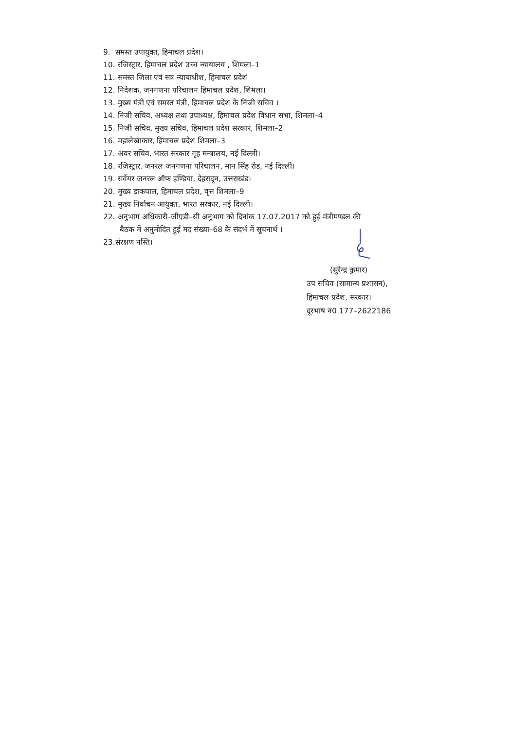9. समस्त उपायुक्त, हिमाचल प्रदेश।
10. रजिस्ट्रार, हिमाचल प्रदेश उच्च न्यायालय , शिमला–1
11. समस्त जिला एवं सत्र न्यायाधीश, हिमाचल प्रदेशं
12. निदेशक, जनगणना परिचालन हिमाचल प्रदेश, शिमला।
13. मुख्य मंत्री एवं समस्त मंत्री, हिमाचल प्रदेश के निजी सचिव ।
14. निजी सचिव, अध्यक्ष तथा उपाध्यक्ष, हिमाचल प्रदेश विधान सभा, शिमला–4
15. निजी सचिव, मुख्य सचिव, हिमाचल प्रदेश सरकार, शिमला–2
16. महालेखाकार, हिमाचल प्रदेश शिमला–3
17. अवर सचिव, भारत सरकार गृह मन्त्रालय, नई दिल्ली।
18. रजिस्ट्रार, जनरल जनगणना परिचालन, मान सिंह रोड, नई दिल्ली।
19. सर्वेयर जनरल ऑफ इण्डिया, देहरादून, उत्तराखंड।
20. मुख्य डाकपाल, हिमाचल प्रदेश, वृत्त शिमला–9
21. मुख्य निर्वाचन आयुक्त, भारत सरकार, नई दिल्ली।
22. अनुभाग अधिकारी–जीएडी–सी अनुभाग को दिनांक 17.07.2017 को हुई मंत्रीमण्डल की
बैठक में अनुमोदित हुई मद संख्या–68 के संदर्भ में सूचनार्थ ।
23.संरक्षण नस्ति।
(सुरेन्द्र कुमार)
उप सचिव (सामान्य प्रशासन),
हिमाचल प्रदेश, सरकार।
दूरभाष न0 177–2622186